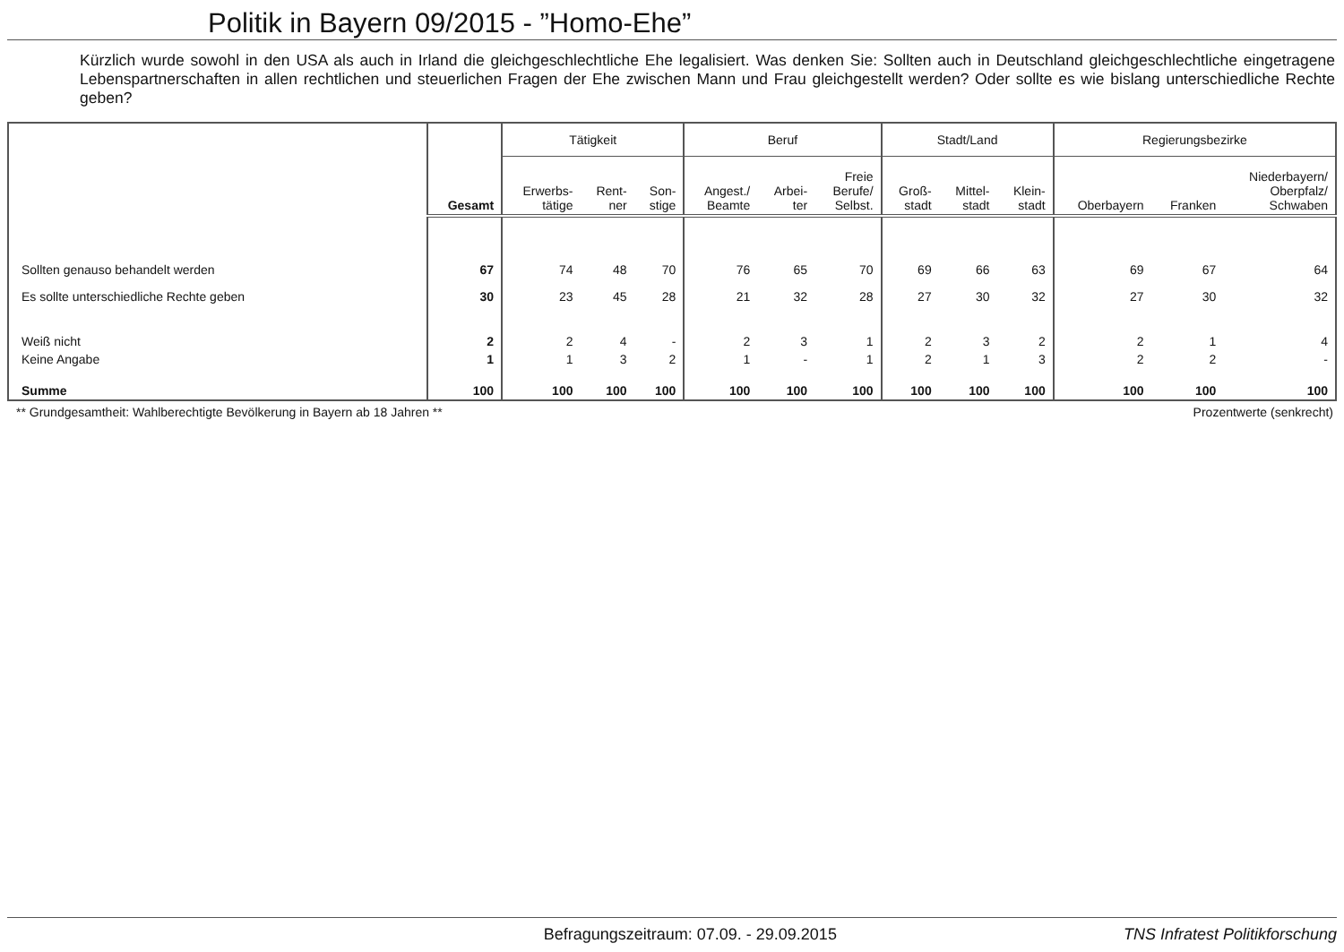Politik in Bayern 09/2015 - ”Homo-Ehe”
Kürzlich wurde sowohl in den USA als auch in Irland die gleichgeschlechtliche Ehe legalisiert. Was denken Sie: Sollten auch in Deutschland gleichgeschlechtliche eingetragene Lebenspartnerschaften in allen rechtlichen und steuerlichen Fragen der Ehe zwischen Mann und Frau gleichgestellt werden? Oder sollte es wie bislang unterschiedliche Rechte geben?
| | Gesamt | Tätigkeit | | | Beruf | | | Stadt/Land | | | Regierungsbezirke | | |
| --- | --- | --- | --- | --- | --- | --- | --- | --- | --- | --- | --- | --- | --- |
| | | Erwerbs- tätige | Rent- ner | Son- stige | Angest./ Beamte | Arbei- ter | Freie Berufe/ Selbst. | Groß- stadt | Mittel- stadt | Klein- stadt | Oberbayern | Franken | Niederbayern/ Oberpfalz/ Schwaben |
| Sollten genauso behandelt werden | 67 | 74 | 48 | 70 | 76 | 65 | 70 | 69 | 66 | 63 | 69 | 67 | 64 |
| Es sollte unterschiedliche Rechte geben | 30 | 23 | 45 | 28 | 21 | 32 | 28 | 27 | 30 | 32 | 27 | 30 | 32 |
| Weiß nicht | 2 | 2 | 4 | - | 2 | 3 | 1 | 2 | 3 | 2 | 2 | 1 | 4 |
| Keine Angabe | 1 | 1 | 3 | 2 | 1 | - | 1 | 2 | 1 | 3 | 2 | 2 | - |
| Summe | 100 | 100 | 100 | 100 | 100 | 100 | 100 | 100 | 100 | 100 | 100 | 100 | 100 |
** Grundgesamtheit: Wahlberechtigte Bevölkerung in Bayern ab 18 Jahren ** Prozentwerte (senkrecht)
Befragungszeitraum: 07.09. - 29.09.2015 TNS Infratest Politikforschung